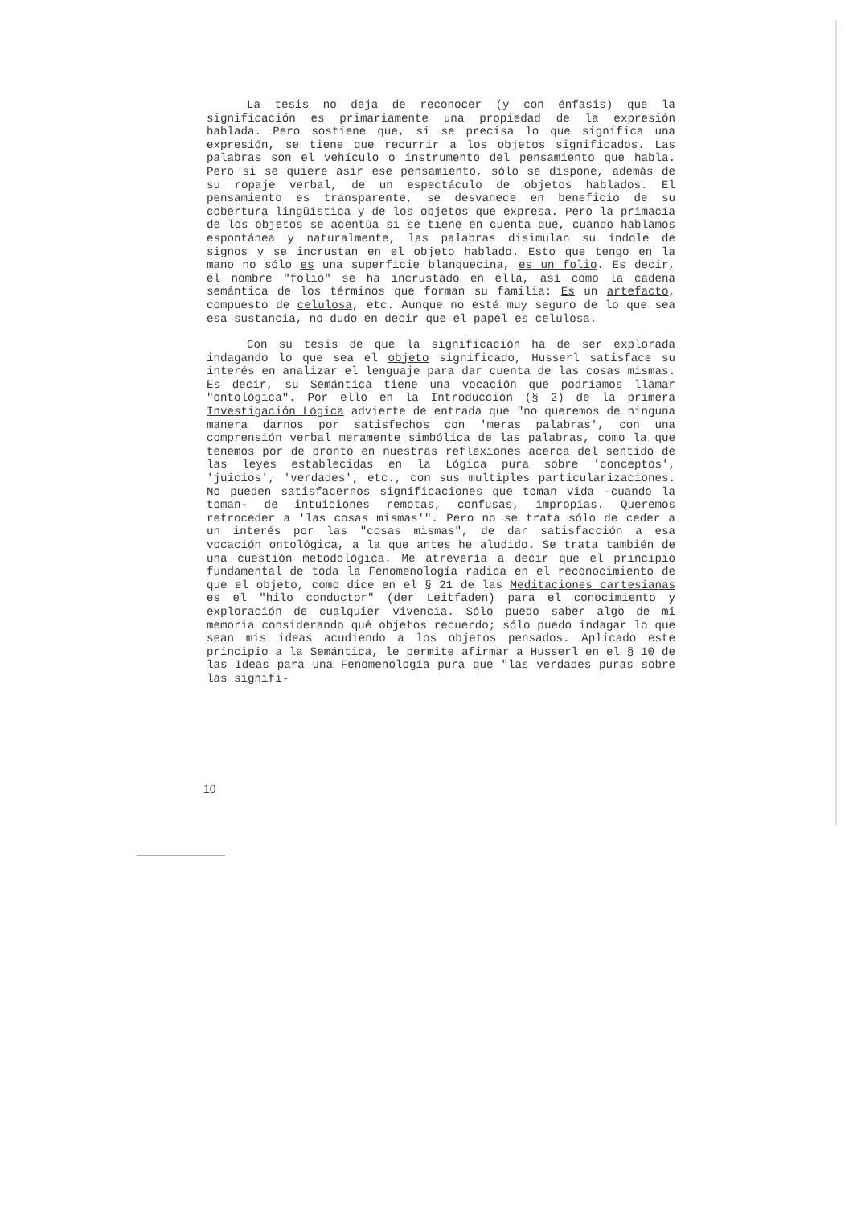La tesis no deja de reconocer (y con énfasis) que la significación es primariamente una propiedad de la expresión hablada. Pero sostiene que, si se precisa lo que significa una expresión, se tiene que recurrir a los objetos significados. Las palabras son el vehículo o instrumento del pensamiento que habla. Pero si se quiere asir ese pensamiento, sólo se dispone, además de su ropaje verbal, de un espectáculo de objetos hablados. El pensamiento es transparente, se desvanece en beneficio de su cobertura lingüística y de los objetos que expresa. Pero la primacía de los objetos se acentúa si se tiene en cuenta que, cuando hablamos espontánea y naturalmente, las palabras disimulan su índole de signos y se incrustan en el objeto hablado. Esto que tengo en la mano no sólo es una superficie blanquecina, es un folio. Es decir, el nombre "folio" se ha incrustado en ella, así como la cadena semántica de los términos que forman su familia: Es un artefacto, compuesto de celulosa, etc. Aunque no esté muy seguro de lo que sea esa sustancia, no dudo en decir que el papel es celulosa.
Con su tesis de que la significación ha de ser explorada indagando lo que sea el objeto significado, Husserl satisface su interés en analizar el lenguaje para dar cuenta de las cosas mismas. Es decir, su Semántica tiene una vocación que podríamos llamar "ontológica". Por ello en la Introducción (§ 2) de la primera Investigación Lógica advierte de entrada que "no queremos de ninguna manera darnos por satisfechos con 'meras palabras', con una comprensión verbal meramente simbólica de las palabras, como la que tenemos por de pronto en nuestras reflexiones acerca del sentido de las leyes establecidas en la Lógica pura sobre 'conceptos', 'juicios', 'verdades', etc., con sus multiples particularizaciones. No pueden satisfacernos significaciones que toman vida -cuando la toman- de intuiciones remotas, confusas, impropias. Queremos retroceder a 'las cosas mismas'". Pero no se trata sólo de ceder a un interés por las "cosas mismas", de dar satisfacción a esa vocación ontológica, a la que antes he aludido. Se trata también de una cuestión metodológica. Me atrevería a decir que el principio fundamental de toda la Fenomenología radica en el reconocimiento de que el objeto, como dice en el § 21 de las Meditaciones cartesianas es el "hilo conductor" (der Leitfaden) para el conocimiento y exploración de cualquier vivencia. Sólo puedo saber algo de mi memoria considerando qué objetos recuerdo; sólo puedo indagar lo que sean mis ideas acudiendo a los objetos pensados. Aplicado este principio a la Semántica, le permite afirmar a Husserl en el § 10 de las Ideas para una Fenomenología pura que "las verdades puras sobre las signifi-
10